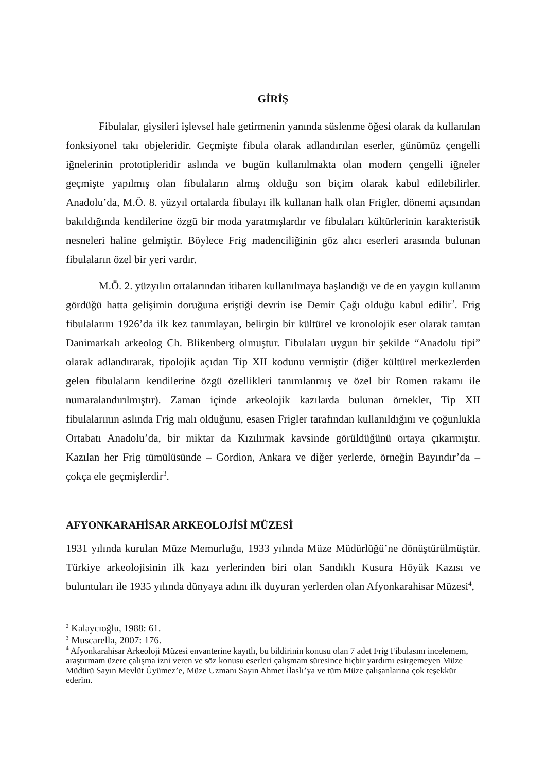GİRİŞ
Fibulalar, giysileri işlevsel hale getirmenin yanında süslenme öğesi olarak da kullanılan fonksiyonel takı objeleridir. Geçmişte fibula olarak adlandırılan eserler, günümüz çengelli iğnelerinin prototipleridir aslında ve bugün kullanılmakta olan modern çengelli iğneler geçmişte yapılmış olan fibulaların almış olduğu son biçim olarak kabul edilebilirler. Anadolu’da, M.Ö. 8. yüzyıl ortalarda fibulayı ilk kullanan halk olan Frigler, dönemi açısından bakıldığında kendilerine özgü bir moda yaratmışlardır ve fibulaları kültürlerinin karakteristik nesneleri haline gelmiştir. Böylece Frig madenciliğinin göz alıcı eserleri arasında bulunan fibulaların özel bir yeri vardır.
M.Ö. 2. yüzyılın ortalarından itibaren kullanılmaya başlandığı ve de en yaygın kullanım gördüğü hatta gelişimin doruğuna eriştiği devrin ise Demir Çağı olduğu kabul edilir<sup>2</sup>. Frig fibulalarını 1926’da ilk kez tanımlayan, belirgin bir kültürel ve kronolojik eser olarak tanıtan Danimarkalı arkeolog Ch. Blikenberg olmuştur. Fibulaları uygun bir şekilde “Anadolu tipi” olarak adlandırarak, tipolojik açıdan Tip XII kodunu vermiştir (diğer kültürel merkezlerden gelen fibulaların kendilerine özgü özellikleri tanımlanmış ve özel bir Romen rakamı ile numaralandırılmıştır). Zaman içinde arkeolojik kazılarda bulunan örnekler, Tip XII fibulalarının aslında Frig malı olduğunu, esasen Frigler tarafından kullanıldığını ve çoğunlukla Ortabatı Anadolu’da, bir miktar da Kızılırmak kavsinde görüldüğünü ortaya çıkarmıştır. Kazılan her Frig tümülüsünde – Gordion, Ankara ve diğer yerlerde, örneğin Bayındır’da – çokça ele geçmişlerdir<sup>3</sup>.
AFYONKARAHİSAR ARKEOLOJİSİ MÜZESİ
1931 yılında kurulan Müze Memurluğu, 1933 yılında Müze Müdürlüğü’ne dönüştürülmüştür. Türkiye arkeolojisinin ilk kazı yerlerinden biri olan Sandıklı Kusura Höyük Kazısı ve buluntuları ile 1935 yılında dünyaya adını ilk duyuran yerlerden olan Afyonkarahisar Müzesi<sup>4</sup>,
<sup>2</sup> Kalaycıoğlu, 1988: 61.
<sup>3</sup> Muscarella, 2007: 176.
<sup>4</sup> Afyonkarahisar Arkeoloji Müzesi envanterine kayıtlı, bu bildirinin konusu olan 7 adet Frig Fibulasını incelemem, araştırmam üzere çalışma izni veren ve söz konusu eserleri çalışmam süresince hiçbir yardımı esirgemeyen Müze Müdürü Sayın Mevlüt Üyümez’e, Müze Uzmanı Sayın Ahmet İlaslı’ya ve tüm Müze çalışanlarına çok teşekkür ederim.